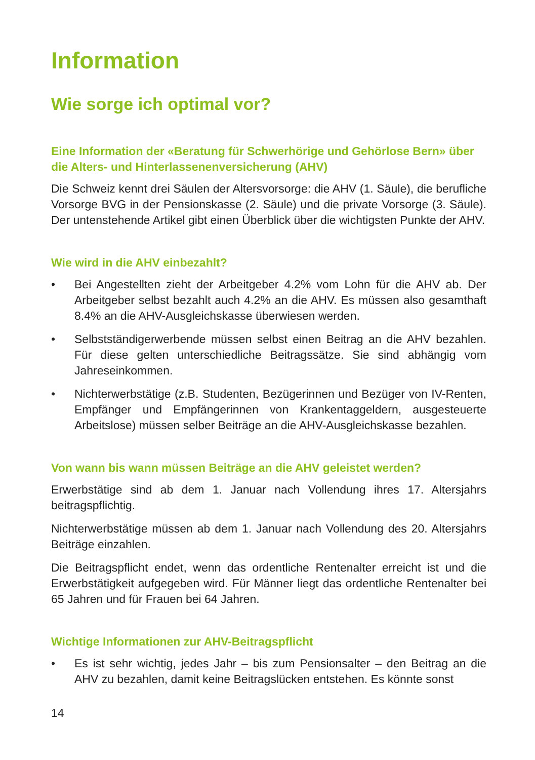Information
Wie sorge ich optimal vor?
Eine Information der «Beratung für Schwerhörige und Gehörlose Bern» über die Alters- und Hinterlassenenversicherung (AHV)
Die Schweiz kennt drei Säulen der Altersvorsorge: die AHV (1. Säule), die berufliche Vorsorge BVG in der Pensionskasse (2. Säule) und die private Vorsorge (3. Säule). Der untenstehende Artikel gibt einen Überblick über die wichtigsten Punkte der AHV.
Wie wird in die AHV einbezahlt?
• Bei Angestellten zieht der Arbeitgeber 4.2% vom Lohn für die AHV ab. Der Arbeitgeber selbst bezahlt auch 4.2% an die AHV. Es müssen also gesamthaft 8.4% an die AHV-Ausgleichskasse überwiesen werden.
• Selbstständigerwerbende müssen selbst einen Beitrag an die AHV bezahlen. Für diese gelten unterschiedliche Beitragssätze. Sie sind abhängig vom Jahreseinkommen.
• Nichterwerbstätige (z.B. Studenten, Bezügerinnen und Bezüger von IV-Renten, Empfänger und Empfängerinnen von Krankentaggeldern, ausgesteuerte Arbeitslose) müssen selber Beiträge an die AHV-Ausgleichskasse bezahlen.
Von wann bis wann müssen Beiträge an die AHV geleistet werden?
Erwerbstätige sind ab dem 1. Januar nach Vollendung ihres 17. Altersjahrs beitragspflichtig.
Nichterwerbstätige müssen ab dem 1. Januar nach Vollendung des 20. Altersjahrs Beiträge einzahlen.
Die Beitragspflicht endet, wenn das ordentliche Rentenalter erreicht ist und die Erwerbstätigkeit aufgegeben wird. Für Männer liegt das ordentliche Rentenalter bei 65 Jahren und für Frauen bei 64 Jahren.
Wichtige Informationen zur AHV-Beitragspflicht
• Es ist sehr wichtig, jedes Jahr – bis zum Pensionsalter – den Beitrag an die AHV zu bezahlen, damit keine Beitragslücken entstehen. Es könnte sonst
14